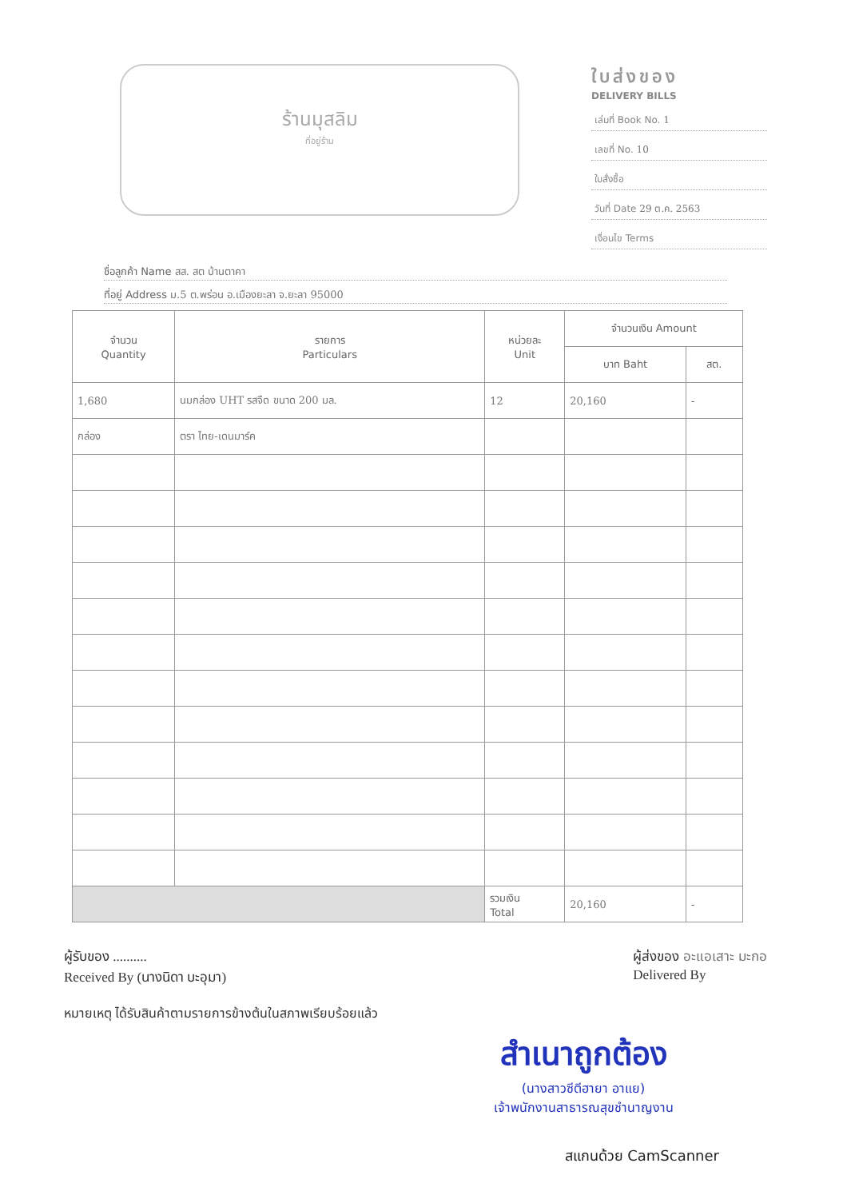ร้านมุสลิม
ที่อยู่ร้าน
ใบส่งของ
DELIVERY BILLS
เล่มที่ Book No. 1
เลขที่ No. 10
ใบสั่งซื้อ
วันที่ Date 29 ต.ค. 2563
เงื่อนไข Terms
ชื่อลูกค้า Name สส. สต บ้านตาคา
ที่อยู่ Address ม.5 ต.พร่อน อ.เมืองยะลา จ.ยะลา 95000
| จำนวน Quantity | รายการ Particulars | หน่วยละ Unit | จำนวนเงิน Amount | |
| --- | --- | --- | --- | --- |
| | | | บาท Baht | สต. |
| 1,680 | นมกล่อง UHT รสจืด ขนาด 200 มล. | 12 | 20,160 | - |
| กล่อง | ตรา ไทย-เดนมาร์ค | | | |
| | | รวมเงิน Total | 20,160 | - |
ผู้รับของ ..........
Received By (นางนิดา บะอุมา)
ผู้ส่งของ อะแอเสาะ มะกอ
Delivered By
หมายเหตุ ได้รับสินค้าตามรายการข้างต้นในสภาพเรียบร้อยแล้ว
สำเนาถูกต้อง
(นางสาวซีตีฮายา อาแย)
เจ้าพนักงานสาธารณสุขชำนาญงาน
สแกนด้วย CamScanner